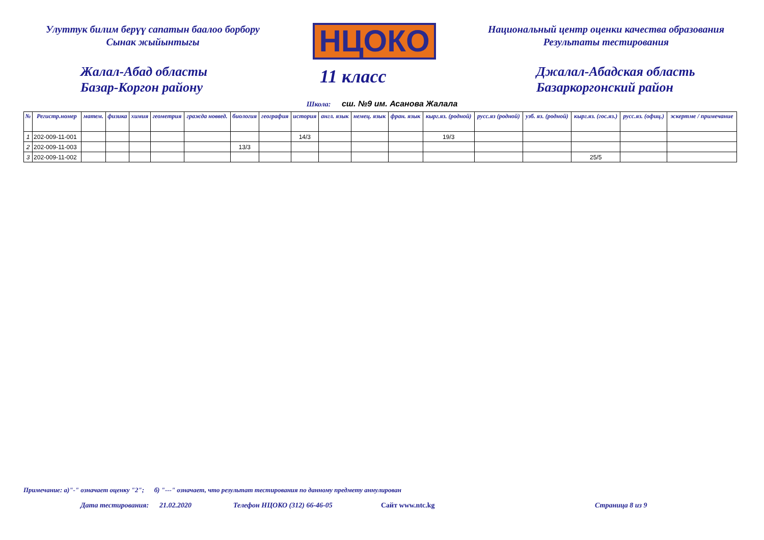Улуттук билим берүү сапатын баалоо борбору
Сынак жыйынтыгы
НЦОКО
Национальный центр оценки качества образования
Результаты тестирования
Жалал-Абад областы
Базар-Коргон району
11 класс
Джалал-Абадская область
Базаркоргонский район
Школа: сш. №9 им. Асанова Жалала
| № | Регистр.номер | матем. | физика | химия | геометрия | гражда новвед. | биология | география | история | англ. язык | немец. язык | фран. язык | кырг.яз. (родной) | русс.яз (родной) | узб. яз. (родной) | кырг.яз. (гос.яз.) | русс.яз. (офиц.) | эскертме / примечание |
| --- | --- | --- | --- | --- | --- | --- | --- | --- | --- | --- | --- | --- | --- | --- | --- | --- | --- | --- |
| 1 | 202-009-11-001 | | | | | | | | 14/3 | | | | 19/3 | | | | | |
| 2 | 202-009-11-003 | | | | | | 13/3 | | | | | | | | | | | |
| 3 | 202-009-11-002 | | | | | | | | | | | | | | | 25/5 | | |
Примечание: а)"-" означает оценку "2"; б) "---" означает, что результат тестирования по данному предмету аннулирован
Дата тестирования: 21.02.2020 Телефон НЦОКО (312) 66-46-05 Сайт www.ntc.kg Страница 8 из 9